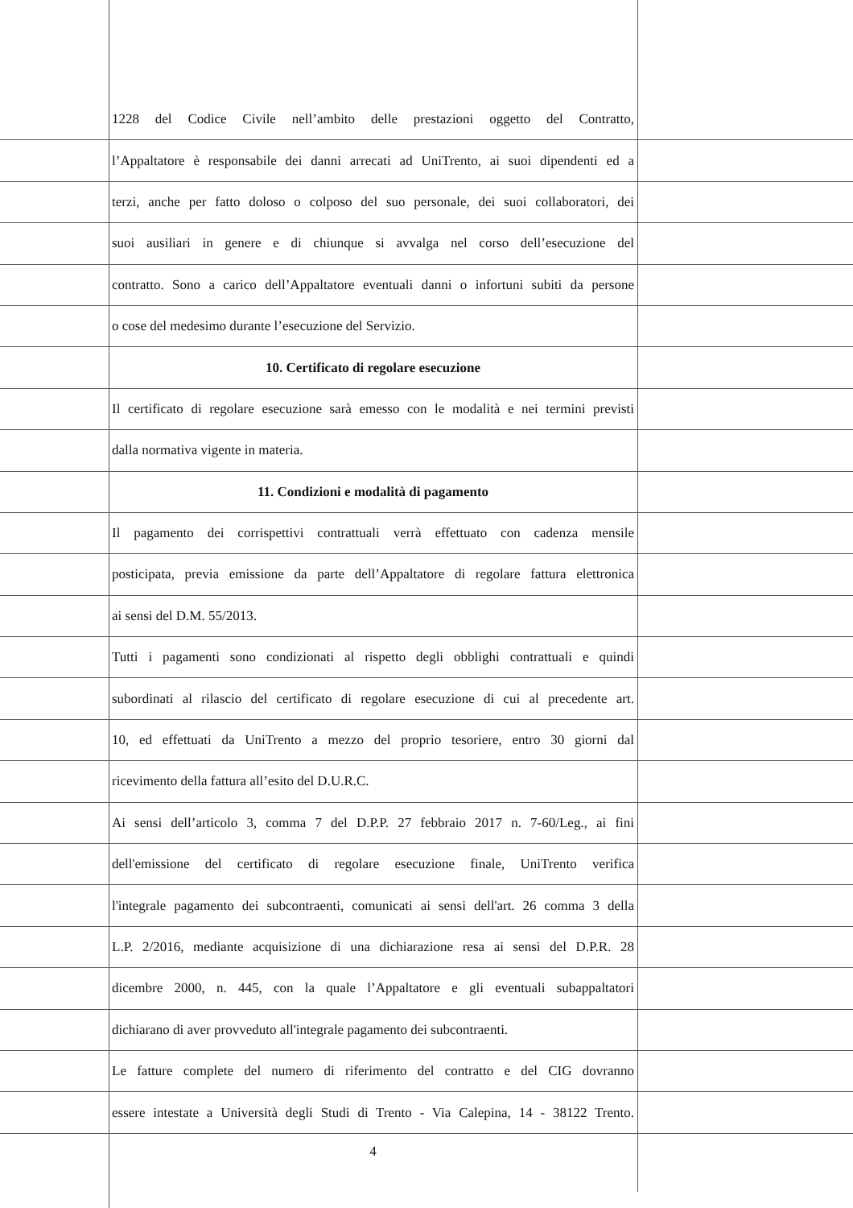1228 del Codice Civile nell’ambito delle prestazioni oggetto del Contratto,
l’Appaltatore è responsabile dei danni arrecati ad UniTrento, ai suoi dipendenti ed a
terzi, anche per fatto doloso o colposo del suo personale, dei suoi collaboratori, dei
suoi ausiliari in genere e di chiunque si avvalga nel corso dell’esecuzione del
contratto. Sono a carico dell’Appaltatore eventuali danni o infortuni subiti da persone
o cose del medesimo durante l’esecuzione del Servizio.
10. Certificato di regolare esecuzione
Il certificato di regolare esecuzione sarà emesso con le modalità e nei termini previsti
dalla normativa vigente in materia.
11. Condizioni e modalità di pagamento
Il pagamento dei corrispettivi contrattuali verrà effettuato con cadenza mensile
posticipata, previa emissione da parte dell’Appaltatore di regolare fattura elettronica
ai sensi del D.M. 55/2013.
Tutti i pagamenti sono condizionati al rispetto degli obblighi contrattuali e quindi
subordinati al rilascio del certificato di regolare esecuzione di cui al precedente art.
10, ed effettuati da UniTrento a mezzo del proprio tesoriere, entro 30 giorni dal
ricevimento della fattura all’esito del D.U.R.C.
Ai sensi dell’articolo 3, comma 7 del D.P.P. 27 febbraio 2017 n. 7-60/Leg., ai fini
dell'emissione del certificato di regolare esecuzione finale, UniTrento verifica
l'integrale pagamento dei subcontraenti, comunicati ai sensi dell'art. 26 comma 3 della
L.P. 2/2016, mediante acquisizione di una dichiarazione resa ai sensi del D.P.R. 28
dicembre 2000, n. 445, con la quale l’Appaltatore e gli eventuali subappaltatori
dichiarano di aver provveduto all'integrale pagamento dei subcontraenti.
Le fatture complete del numero di riferimento del contratto e del CIG dovranno
essere intestate a Università degli Studi di Trento - Via Calepina, 14 - 38122 Trento.
4